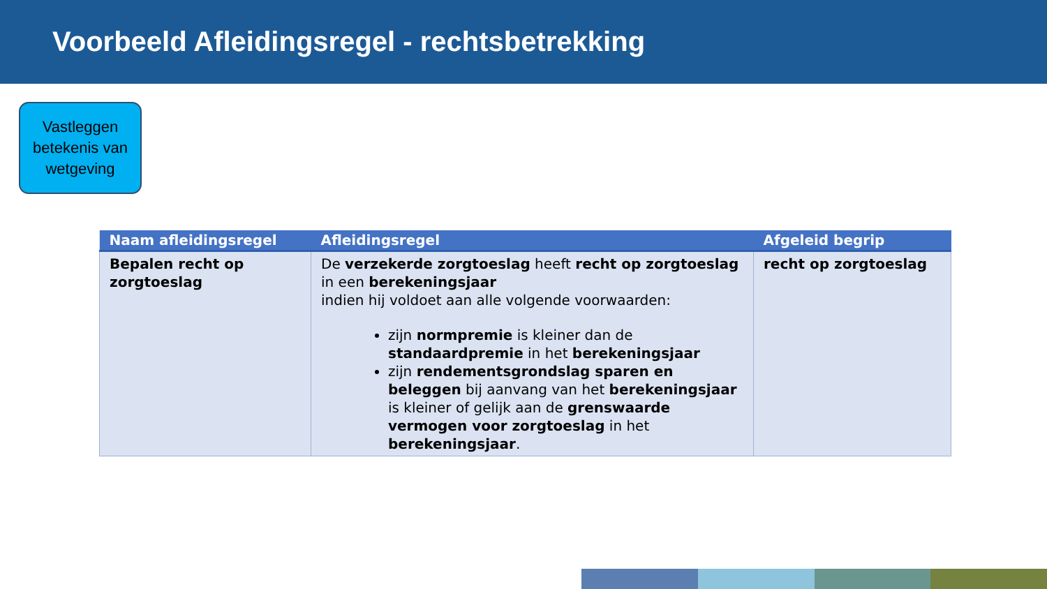Voorbeeld Afleidingsregel - rechtsbetrekking
Vastleggen
betekenis van
wetgeving
| Naam afleidingsregel | Afleidingsregel | Afgeleid begrip |
| --- | --- | --- |
| Bepalen recht op zorgtoeslag | De verzekerde zorgtoeslag heeft recht op zorgtoeslag in een berekeningsjaar indien hij voldoet aan alle volgende voorwaarden: zijn normpremie is kleiner dan de standaardpremie in het berekeningsjaar zijn rendementsgrondslag sparen en beleggen bij aanvang van het berekeningsjaar is kleiner of gelijk aan de grenswaarde vermogen voor zorgtoeslag in het berekeningsjaar . | recht op zorgtoeslag |